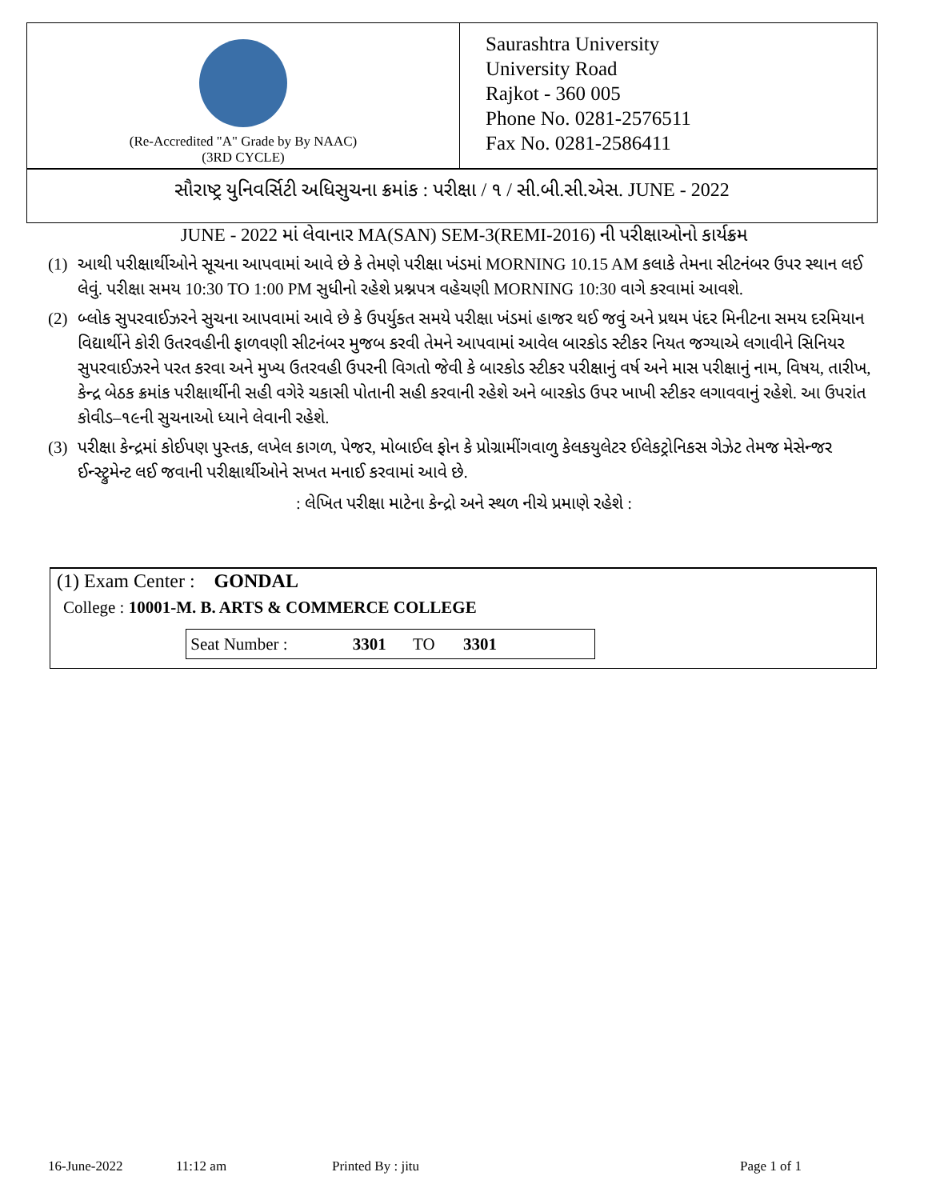(Re-Accredited "A" Grade by By NAAC)
(3RD CYCLE)
Saurashtra University
University Road
Rajkot - 360 005
Phone No. 0281-2576511
Fax No. 0281-2586411
સૌરાષ્ટ્ર યુનિવર્સિટી અધિસુચના ક્રમાંક : પરીક્ષા / ૧ / સી.બી.સી.એસ. JUNE - 2022
JUNE - 2022 માં લેવાનાર MA(SAN) SEM-3(REMI-2016) ની પરીક્ષાઓનો કાર્યક્રમ
(1) આથી પરીક્ષાર્થીઓને સૂચના આપવામાં આવે છે કે તેમણે પરીક્ષા ખંડમાં MORNING 10.15 AM કલાકે તેમના સીટનંબર ઉપર સ્થાન લઈ લેવું. પરીક્ષા સમય 10:30 TO 1:00 PM સુધીનો રહેશે પ્રશ્નપત્ર વહેચણી MORNING 10:30 વાગે કરવામાં આવશે.
(2) બ્લોક સુપરવાઈઝરને સુચના આપવામાં આવે છે કે ઉપર્યુકત સમયે પરીક્ષા ખંડમાં હાજર થઈ જવું અને પ્રથમ પંદર મિનીટના સમય દરમિયાન વિદ્યાર્થીને કોરી ઉતરવહીની ફાળવણી સીટનંબર મુજબ કરવી તેમને આપવામાં આવેલ બારકોડ સ્ટીકર નિયત જગ્યાએ લગાવીને સિનિયર સુપરવાઈઝરને પરત કરવા અને મુખ્ય ઉતરવહી ઉપરની વિગતો જેવી કે બારકોડ સ્ટીકર પરીક્ષાનું વર્ષ અને માસ પરીક્ષાનું નામ, વિષય, તારીખ, કેન્દ્ર બેઠક ક્રમાંક પરીક્ષાર્થીની સહી વગેરે ચકાસી પોતાની સહી કરવાની રહેશે અને બારકોડ ઉપર ખાખી સ્ટીકર લગાવવાનું રહેશે. આ ઉપરાંત કોવીડ–૧૯ની સુચનાઓ ધ્યાને લેવાની રહેશે.
(3) પરીક્ષા કેન્દ્રમાં કોઈપણ પુસ્તક, લખેલ કાગળ, પેજર, મોબાઈલ ફોન કે પ્રોગ્રામીંગવાળુ કેલકયુલેટર ઈલેકટ્રોનિકસ ગેઝેટ તેમજ મેસેન્જર ઈન્સ્ટ્રુમેન્ટ લઈ જવાની પરીક્ષાર્થીઓને સખત મનાઈ કરવામાં આવે છે.
: લેખિત પરીક્ષા માટેના કેન્દ્રો અને સ્થળ નીચે પ્રમાણે રહેશે :
(1) Exam Center : GONDAL
College : 10001-M. B. ARTS & COMMERCE COLLEGE
Seat Number : 3301 TO 3301
16-June-2022 11:12 am Printed By : jitu Page 1 of 1